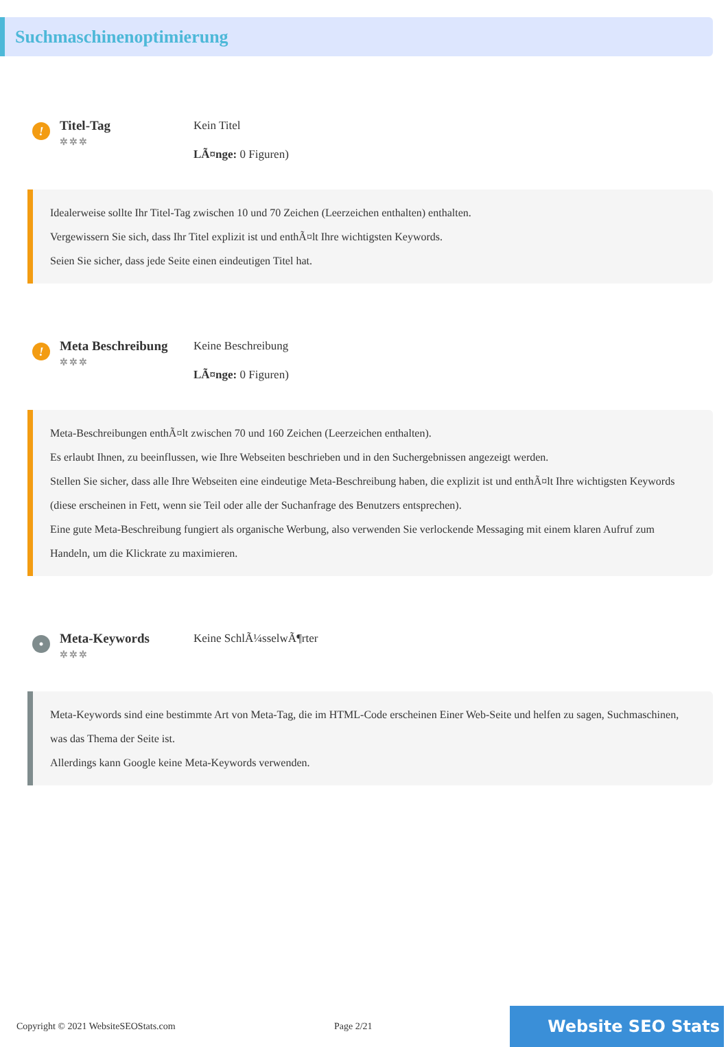Suchmaschinenoptimierung
!
Titel-Tag
✲✲✲
Kein Titel
LÃ¤nge: 0 Figuren)
Idealerweise sollte Ihr Titel-Tag zwischen 10 und 70 Zeichen (Leerzeichen enthalten) enthalten.
Vergewissern Sie sich, dass Ihr Titel explizit ist und enthÃ¤lt Ihre wichtigsten Keywords.
Seien Sie sicher, dass jede Seite einen eindeutigen Titel hat.
!
Meta Beschreibung
✲✲✲
Keine Beschreibung
LÃ¤nge: 0 Figuren)
Meta-Beschreibungen enthÃ¤lt zwischen 70 und 160 Zeichen (Leerzeichen enthalten).
Es erlaubt Ihnen, zu beeinflussen, wie Ihre Webseiten beschrieben und in den Suchergebnissen angezeigt werden.
Stellen Sie sicher, dass alle Ihre Webseiten eine eindeutige Meta-Beschreibung haben, die explizit ist und enthÃ¤lt Ihre wichtigsten Keywords (diese erscheinen in Fett, wenn sie Teil oder alle der Suchanfrage des Benutzers entsprechen).
Eine gute Meta-Beschreibung fungiert als organische Werbung, also verwenden Sie verlockende Messaging mit einem klaren Aufruf zum Handeln, um die Klickrate zu maximieren.
•
Meta-Keywords
✲✲✲
Keine SchlÃ¼sselwÃ¶rter
Meta-Keywords sind eine bestimmte Art von Meta-Tag, die im HTML-Code erscheinen Einer Web-Seite und helfen zu sagen, Suchmaschinen, was das Thema der Seite ist.
Allerdings kann Google keine Meta-Keywords verwenden.
Copyright © 2021 WebsiteSEOStats.com Page 2/21
Website SEO Stats